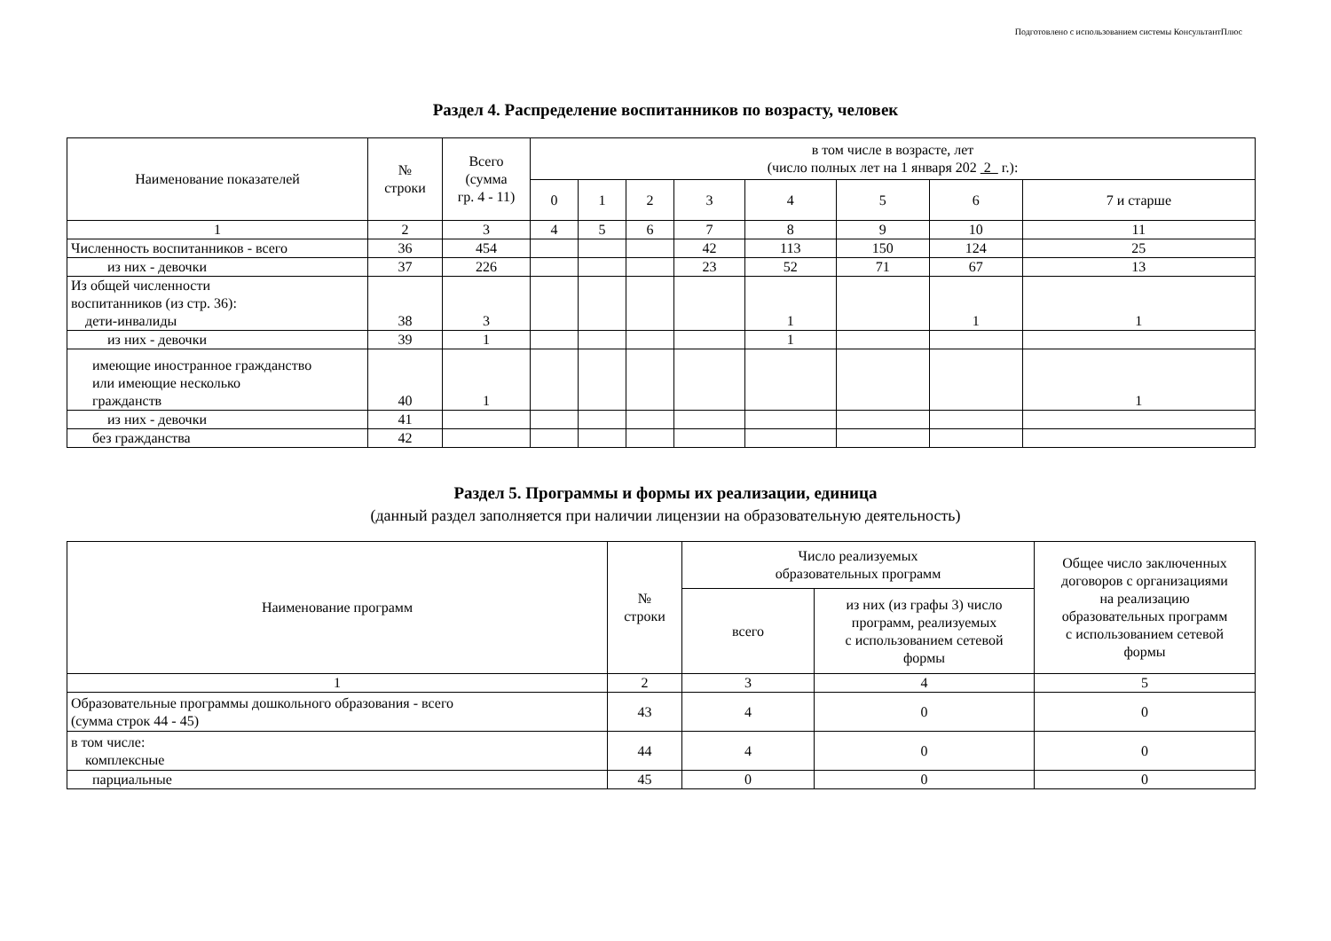Подготовлено с использованием системы КонсультантПлюс
Раздел 4. Распределение воспитанников по возрасту, человек
| Наименование показателей | № строки | Всего (сумма гр. 4 - 11) | в том числе в возрасте, лет (число полных лет на 1 января 202 2 г.): | | | | | | | |
| --- | --- | --- | --- | --- | --- | --- | --- | --- | --- | --- |
| | | | 0 | 1 | 2 | 3 | 4 | 5 | 6 | 7 и старше |
| 1 | 2 | 3 | 4 | 5 | 6 | 7 | 8 | 9 | 10 | 11 |
| Численность воспитанников - всего | 36 | 454 | | | | 42 | 113 | 150 | 124 | 25 |
| из них - девочки | 37 | 226 | | | | 23 | 52 | 71 | 67 | 13 |
| Из общей численности воспитанников (из стр. 36): дети-инвалиды | 38 | 3 | | | | | 1 | | 1 | 1 |
| из них - девочки | 39 | 1 | | | | | 1 | | | |
| имеющие иностранное гражданство или имеющие несколько гражданств | 40 | 1 | | | | | | | | 1 |
| из них - девочки | 41 | | | | | | | | | |
| без гражданства | 42 | | | | | | | | | |
Раздел 5. Программы и формы их реализации, единица
(данный раздел заполняется при наличии лицензии на образовательную деятельность)
| Наименование программ | № строки | Число реализуемых образовательных программ | | Общее число заключенных договоров с организациями на реализацию образовательных программ с использованием сетевой формы |
| --- | --- | --- | --- | --- |
| | | всего | из них (из графы 3) число программ, реализуемых с использованием сетевой формы | |
| 1 | 2 | 3 | 4 | 5 |
| Образовательные программы дошкольного образования - всего (сумма строк 44 - 45) | 43 | 4 | 0 | 0 |
| в том числе: комплексные | 44 | 4 | 0 | 0 |
| парциальные | 45 | 0 | 0 | 0 |